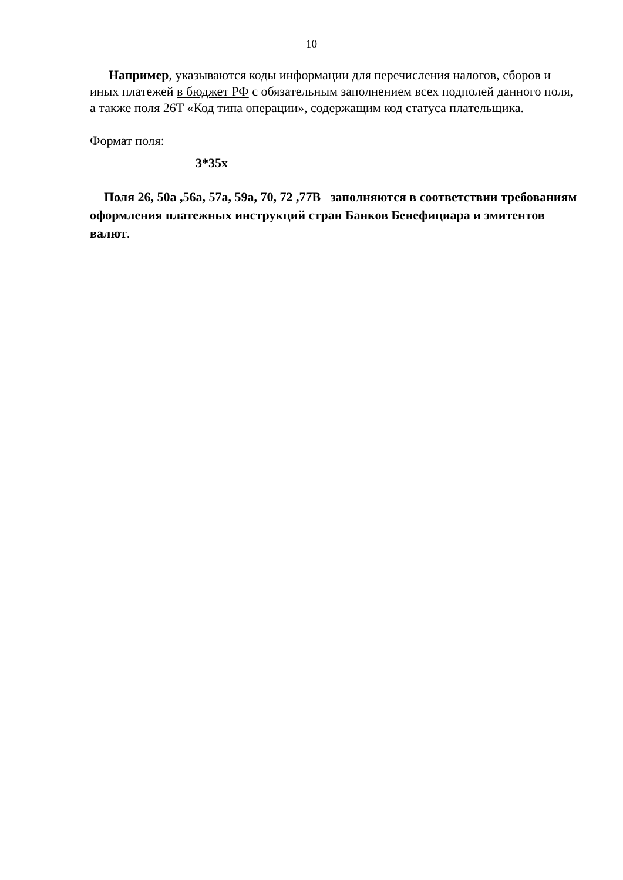10
Например, указываются коды информации для перечисления налогов, сборов и иных платежей в бюджет РФ с обязательным заполнением всех подполей данного поля, а также поля 26T «Код типа операции», содержащим код статуса плательщика.
Формат поля:
3*35x
Поля 26, 50a ,56a, 57a, 59a, 70, 72 ,77B заполняются в соответствии требованиям оформления платежных инструкций стран Банков Бенефициара и эмитентов валют.